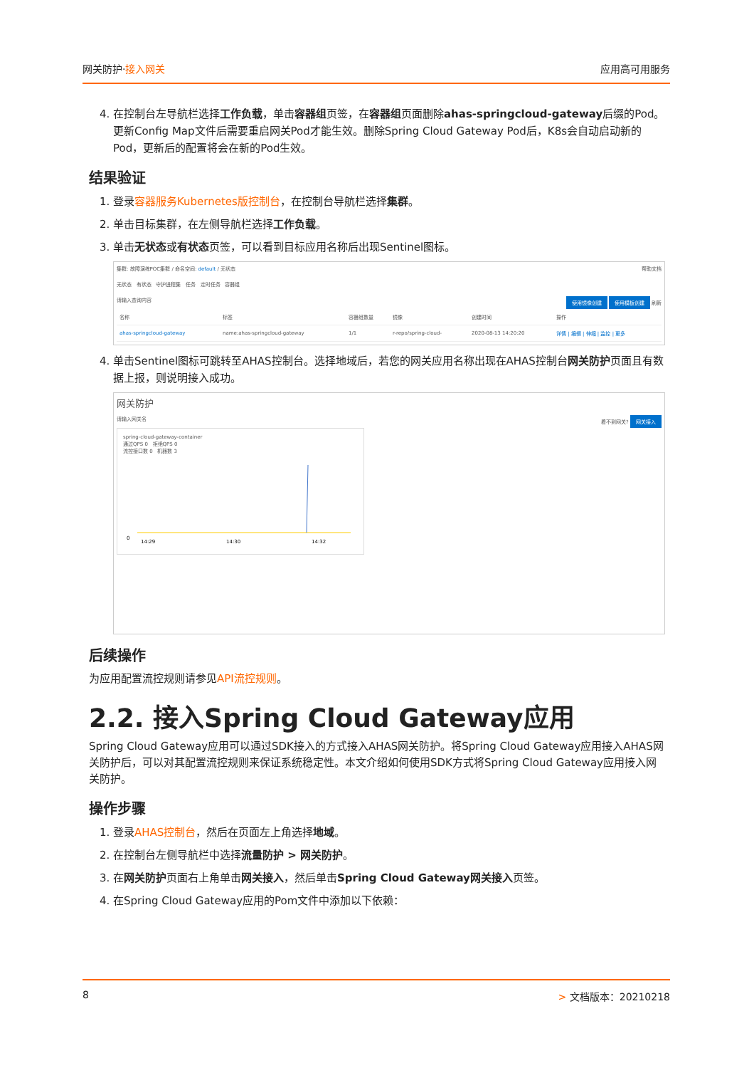网关防护·接入网关 应用高可用服务
4. 在控制台左导航栏选择工作负载，单击容器组页签，在容器组页面删除ahas-springcloud-gateway后缀的Pod。
更新Config Map文件后需要重启网关Pod才能生效。删除Spring Cloud Gateway Pod后，K8s会自动启动新的Pod，更新后的配置将会在新的Pod生效。
结果验证
1. 登录容器服务Kubernetes版控制台，在控制台导航栏选择集群。
2. 单击目标集群，在左侧导航栏选择工作负载。
3. 单击无状态或有状态页签，可以看到目标应用名称后出现Sentinel图标。
集群: 故障演练POC集群 / 命名空间: default / 无状态 帮助文档
无状态 有状态 守护进程集 任务 定时任务 容器组
请输入查询内容 使用镜像创建 使用模板创建 刷新
| 名称 | 标签 | 容器组数量 | 镜像 | 创建时间 | 操作 |
| --- | --- | --- | --- | --- | --- |
| ahas-springcloud-gateway | name:ahas-springcloud-gateway | 1/1 | r-repo/spring-cloud- | 2020-08-13 14:20:20 | 详情 / 编辑 / 伸缩 / 监控 / 更多 |
4. 单击Sentinel图标可跳转至AHAS控制台。选择地域后，若您的网关应用名称出现在AHAS控制台网关防护页面且有数据上报，则说明接入成功。
网关防护
请输入网关名 看不到网关? 网关接入
spring-cloud-gateway-container
通过QPS 0 拒绝QPS 0
流控接口数 0 机器数 3
0
14:29
14:30
14:32
后续操作
为应用配置流控规则请参见API流控规则。
2.2. 接入Spring Cloud Gateway应用
Spring Cloud Gateway应用可以通过SDK接入的方式接入AHAS网关防护。将Spring Cloud Gateway应用接入AHAS网关防护后，可以对其配置流控规则来保证系统稳定性。本文介绍如何使用SDK方式将Spring Cloud Gateway应用接入网关防护。
操作步骤
1. 登录AHAS控制台，然后在页面左上角选择地域。
2. 在控制台左侧导航栏中选择流量防护 > 网关防护。
3. 在网关防护页面右上角单击网关接入，然后单击Spring Cloud Gateway网关接入页签。
4. 在Spring Cloud Gateway应用的Pom文件中添加以下依赖：
8 > 文档版本：20210218